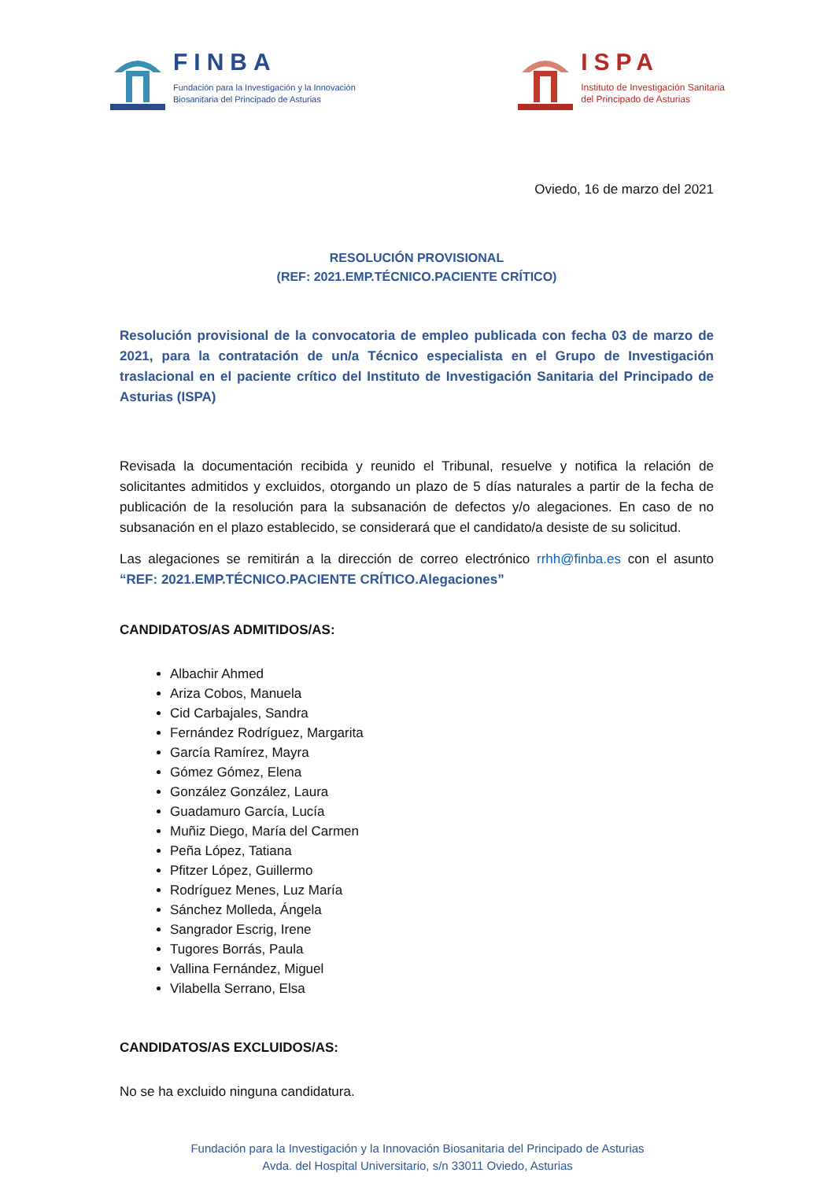FINBA
Fundación para la Investigación y la Innovación
Biosanitaria del Principado de Asturias
ISPA
Instituto de Investigación Sanitaria
del Principado de Asturias
Oviedo, 16 de marzo del 2021
RESOLUCIÓN PROVISIONAL
(REF: 2021.EMP.TÉCNICO.PACIENTE CRÍTICO)
Resolución provisional de la convocatoria de empleo publicada con fecha 03 de marzo de 2021, para la contratación de un/a Técnico especialista en el Grupo de Investigación traslacional en el paciente crítico del Instituto de Investigación Sanitaria del Principado de Asturias (ISPA)
Revisada la documentación recibida y reunido el Tribunal, resuelve y notifica la relación de solicitantes admitidos y excluidos, otorgando un plazo de 5 días naturales a partir de la fecha de publicación de la resolución para la subsanación de defectos y/o alegaciones. En caso de no subsanación en el plazo establecido, se considerará que el candidato/a desiste de su solicitud.
Las alegaciones se remitirán a la dirección de correo electrónico rrhh@finba.es con el asunto “REF: 2021.EMP.TÉCNICO.PACIENTE CRÍTICO.Alegaciones”
CANDIDATOS/AS ADMITIDOS/AS:
Albachir Ahmed
Ariza Cobos, Manuela
Cid Carbajales, Sandra
Fernández Rodríguez, Margarita
García Ramírez, Mayra
Gómez Gómez, Elena
González González, Laura
Guadamuro García, Lucía
Muñiz Diego, María del Carmen
Peña López, Tatiana
Pfitzer López, Guillermo
Rodríguez Menes, Luz María
Sánchez Molleda, Ángela
Sangrador Escrig, Irene
Tugores Borrás, Paula
Vallina Fernández, Miguel
Vilabella Serrano, Elsa
CANDIDATOS/AS EXCLUIDOS/AS:
No se ha excluido ninguna candidatura.
Fundación para la Investigación y la Innovación Biosanitaria del Principado de Asturias
Avda. del Hospital Universitario, s/n 33011 Oviedo, Asturias